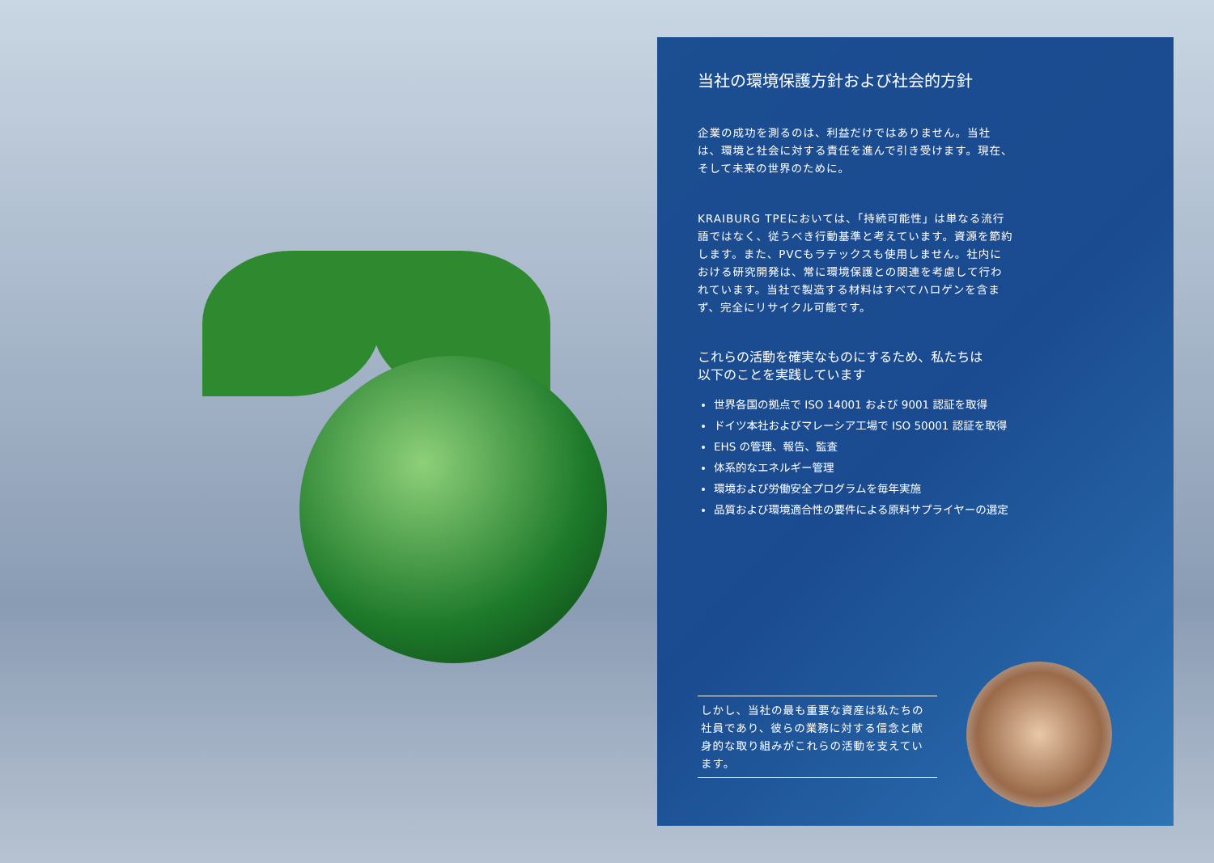当社の環境保護方針および社会的方針
企業の成功を測るのは、利益だけではありません。当社は、環境と社会に対する責任を進んで引き受けます。現在、そして未来の世界のために。
KRAIBURG TPEにおいては、「持続可能性」は単なる流行語ではなく、従うべき行動基準と考えています。資源を節約します。また、PVCもラテックスも使用しません。社内における研究開発は、常に環境保護との関連を考慮して行われています。当社で製造する材料はすべてハロゲンを含まず、完全にリサイクル可能です。
これらの活動を確実なものにするため、私たちは以下のことを実践しています
世界各国の拠点で ISO 14001 および 9001 認証を取得
ドイツ本社およびマレーシア工場で ISO 50001 認証を取得
EHS の管理、報告、監査
体系的なエネルギー管理
環境および労働安全プログラムを毎年実施
品質および環境適合性の要件による原料サプライヤーの選定
しかし、当社の最も重要な資産は私たちの社員であり、彼らの業務に対する信念と献身的な取り組みがこれらの活動を支えています。